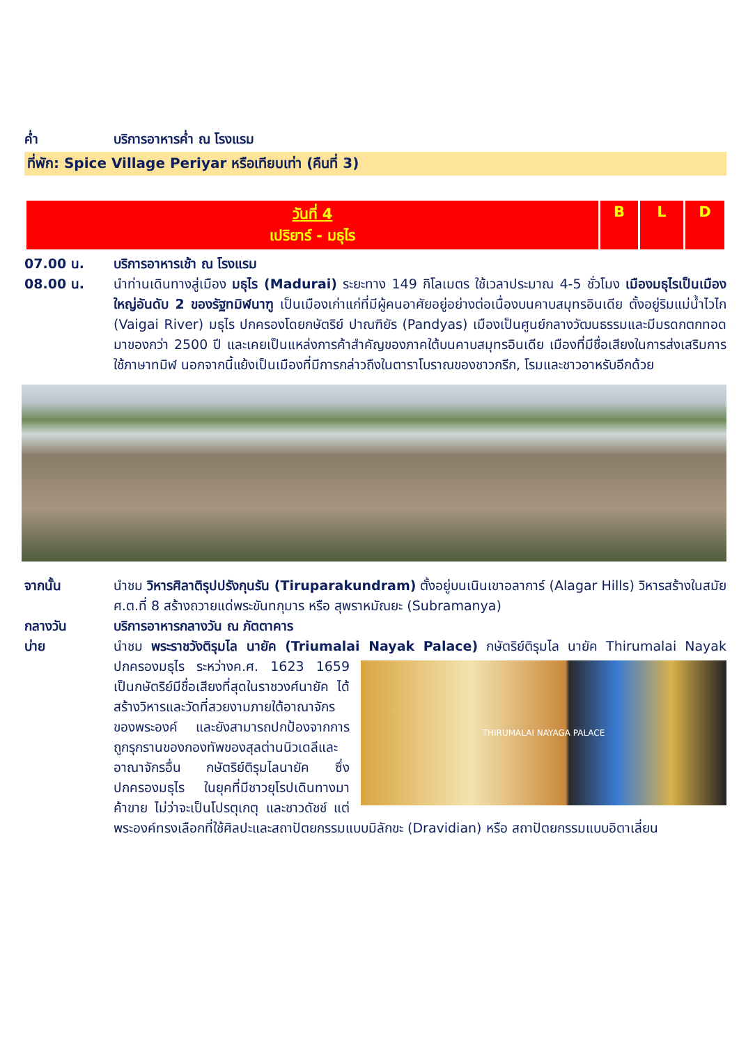ค่ำ บริการอาหารค่ำ ณ โรงแรม
ที่พัก: Spice Village Periyar หรือเทียบเท่า (คืนที่ 3)
| วันที่ 4 เปริยาร์ - มธุไร | B | L | D |
07.00 น. บริการอาหารเช้า ณ โรงแรม
08.00 น. นำท่านเดินทางสู่เมือง มธุไร (Madurai) ระยะทาง 149 กิโลเมตร ใช้เวลาประมาณ 4-5 ชั่วโมง เมืองมธุไรเป็นเมืองใหญ่อันดับ 2 ของรัฐทมิฬนาฑู เป็นเมืองเก่าแก่ที่มีผู้คนอาศัยอยู่อย่างต่อเนื่องบนคาบสมุทรอินเดีย ตั้งอยู่ริมแม่น้ำไวไก (Vaigai River) มธุไร ปกครองโดยกษัตริย์ ปาณฑิยัร (Pandyas) เมืองเป็นศูนย์กลางวัฒนธรรมและมีมรดกตกทอดมาของกว่า 2500 ปี และเคยเป็นแหล่งการค้าสำคัญของภาคใต้บนคาบสมุทรอินเดีย เมืองที่มีชื่อเสียงในการส่งเสริมการใช้ภาษาทมิฬ นอกจากนี้แย้งเป็นเมืองที่มีการกล่าวถึงในตาราโบราณของชาวกรีก, โรมและชาวอาหรับอีกด้วย
จากนั้น นำชม วิหารศิลาติรุปปรังกุนรัน (Tiruparakundram) ตั้งอยู่บนเนินเขาอลาการ์ (Alagar Hills) วิหารสร้างในสมัยศ.ต.ที่ 8 สร้างถวายแด่พระขันทกุมาร หรือ สุพราหมัณยะ (Subramanya)
กลางวัน บริการอาหารกลางวัน ณ ภัตตาคาร
บ่าย นำชม พระราชวังติรุมไล นายัค (Triumalai Nayak Palace) กษัตริย์ติรุมไล นายัค Thirumalai
THIRUMALAI NAYAGA PALACE
Nayak ปกครองมธุไร ระหว่างค.ศ. 1623 1659 เป็นกษัตริย์มีชื่อเสียงที่สุดในราชวงศ์นายัค ได้สร้างวิหารและวัดที่สวยงามภายใต้อาณาจักรของพระองค์ และยังสามารถปกป้องจากการถูกรุกรานของกองทัพของสุลต่านนิวเดลีและอาณาจักรอื่น กษัตริย์ติรุมไลนายัค ซึ่งปกครองมธุไร ในยุคที่มีชาวยุโรปเดินทางมาค้าขาย ไม่ว่าจะเป็นโปรตุเกตุ และชาวดัชช์ แต่พระองค์ทรงเลือกที่ใช้ศิลปะและสถาปัตยกรรมแบบมิลักขะ (Dravidian) หรือ สถาปัตยกรรมแบบอิตาเลี่ยน